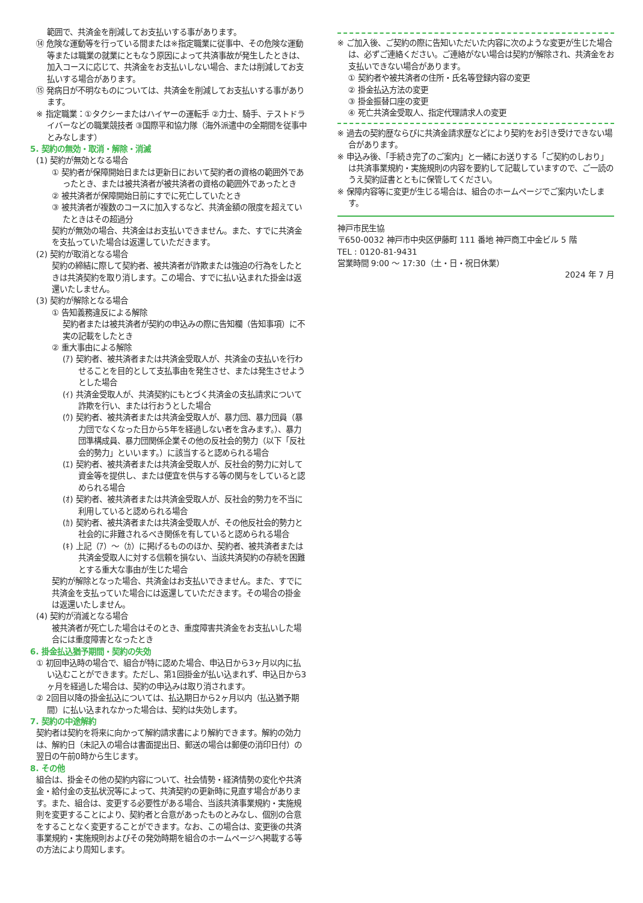範囲で、共済金を削減してお支払いする事があります。
⑭ 危険な運動等を行っている間または※指定職業に従事中、その危険な運動等または職業の就業にともなう原因によって共済事故が発生したときは、加入コースに応じて、共済金をお支払いしない場合、または削減してお支払いする場合があります。
⑮ 発病日が不明なものについては、共済金を削減してお支払いする事があります。
※ 指定職業：①タクシーまたはハイヤーの運転手 ②力士、騎手、テストドライバーなどの職業競技者 ③国際平和協力隊（海外派遣中の全期間を従事中とみなします）
5. 契約の無効・取消・解除・消滅
(1) 契約が無効となる場合
① 契約者が保障開始日または更新日において契約者の資格の範囲外であったとき、または被共済者が被共済者の資格の範囲外であったとき
② 被共済者が保障開始日前にすでに死亡していたとき
③ 被共済者が複数のコースに加入するなど、共済金額の限度を超えていたときはその超過分
契約が無効の場合、共済金はお支払いできません。また、すでに共済金を支払っていた場合は返還していただきます。
(2) 契約が取消となる場合
契約の締結に際して契約者、被共済者が詐欺または強迫の行為をしたときは共済契約を取り消します。この場合、すでに払い込まれた掛金は返還いたしません。
(3) 契約が解除となる場合
① 告知義務違反による解除
契約者または被共済者が契約の申込みの際に告知欄（告知事項）に不実の記載をしたとき
② 重大事由による解除
(ｱ) 契約者、被共済者または共済金受取人が、共済金の支払いを行わせることを目的として支払事由を発生させ、または発生させようとした場合
(ｲ) 共済金受取人が、共済契約にもとづく共済金の支払請求について詐欺を行い、または行おうとした場合
(ｳ) 契約者、被共済者または共済金受取人が、暴力団、暴力団員（暴力団でなくなった日から5年を経過しない者を含みます。）、暴力団準構成員、暴力団関係企業その他の反社会的勢力（以下「反社会的勢力」といいます。）に該当すると認められる場合
(ｴ) 契約者、被共済者または共済金受取人が、反社会的勢力に対して資金等を提供し、または便宜を供与する等の関与をしていると認められる場合
(ｵ) 契約者、被共済者または共済金受取人が、反社会的勢力を不当に利用していると認められる場合
(ｶ) 契約者、被共済者または共済金受取人が、その他反社会的勢力と社会的に非難されるべき関係を有していると認められる場合
(ｷ) 上記（ｱ）～（ｶ）に掲げるもののほか、契約者、被共済者または共済金受取人に対する信頼を損ない、当該共済契約の存続を困難とする重大な事由が生じた場合
契約が解除となった場合、共済金はお支払いできません。また、すでに共済金を支払っていた場合には返還していただきます。その場合の掛金は返還いたしません。
(4) 契約が消滅となる場合
被共済者が死亡した場合はそのとき、重度障害共済金をお支払いした場合には重度障害となったとき
6. 掛金払込猶予期間・契約の失効
① 初回申込時の場合で、組合が特に認めた場合、申込日から3ヶ月以内に払い込むことができます。ただし、第1回掛金が払い込まれず、申込日から3ヶ月を経過した場合は、契約の申込みは取り消されます。
② 2回目以降の掛金払込については、払込期日から2ヶ月以内（払込猶予期間）に払い込まれなかった場合は、契約は失効します。
7. 契約の中途解約
契約者は契約を将来に向かって解約請求書により解約できます。解約の効力は、解約日（未記入の場合は書面提出日、郵送の場合は郵便の消印日付）の翌日の午前0時から生じます。
8. その他
組合は、掛金その他の契約内容について、社会情勢・経済情勢の変化や共済金・給付金の支払状況等によって、共済契約の更新時に見直す場合があります。また、組合は、変更する必要性がある場合、当該共済事業規約・実施規則を変更することにより、契約者と合意があったものとみなし、個別の合意をすることなく変更することができます。なお、この場合は、変更後の共済事業規約・実施規則およびその発効時期を組合のホームページへ掲載する等の方法により周知します。
※ ご加入後、ご契約の際に告知いただいた内容に次のような変更が生じた場合は、必ずご連絡ください。ご連絡がない場合は契約が解除され、共済金をお支払いできない場合があります。
① 契約者や被共済者の住所・氏名等登録内容の変更
② 掛金払込方法の変更
③ 掛金振替口座の変更
④ 死亡共済金受取人、指定代理請求人の変更
※ 過去の契約歴ならびに共済金請求歴などにより契約をお引き受けできない場合があります。
※ 申込み後、「手続き完了のご案内」と一緒にお送りする「ご契約のしおり」は共済事業規約・実施規則の内容を要約して記載していますので、ご一読のうえ契約証書とともに保管してください。
※ 保障内容等に変更が生じる場合は、組合のホームページでご案内いたします。
神戸市民生協
〒650-0032 神戸市中央区伊藤町 111 番地 神戸商工中金ビル 5 階
TEL : 0120-81-9431
営業時間 9:00 ～ 17:30（土・日・祝日休業）
2024 年 7 月